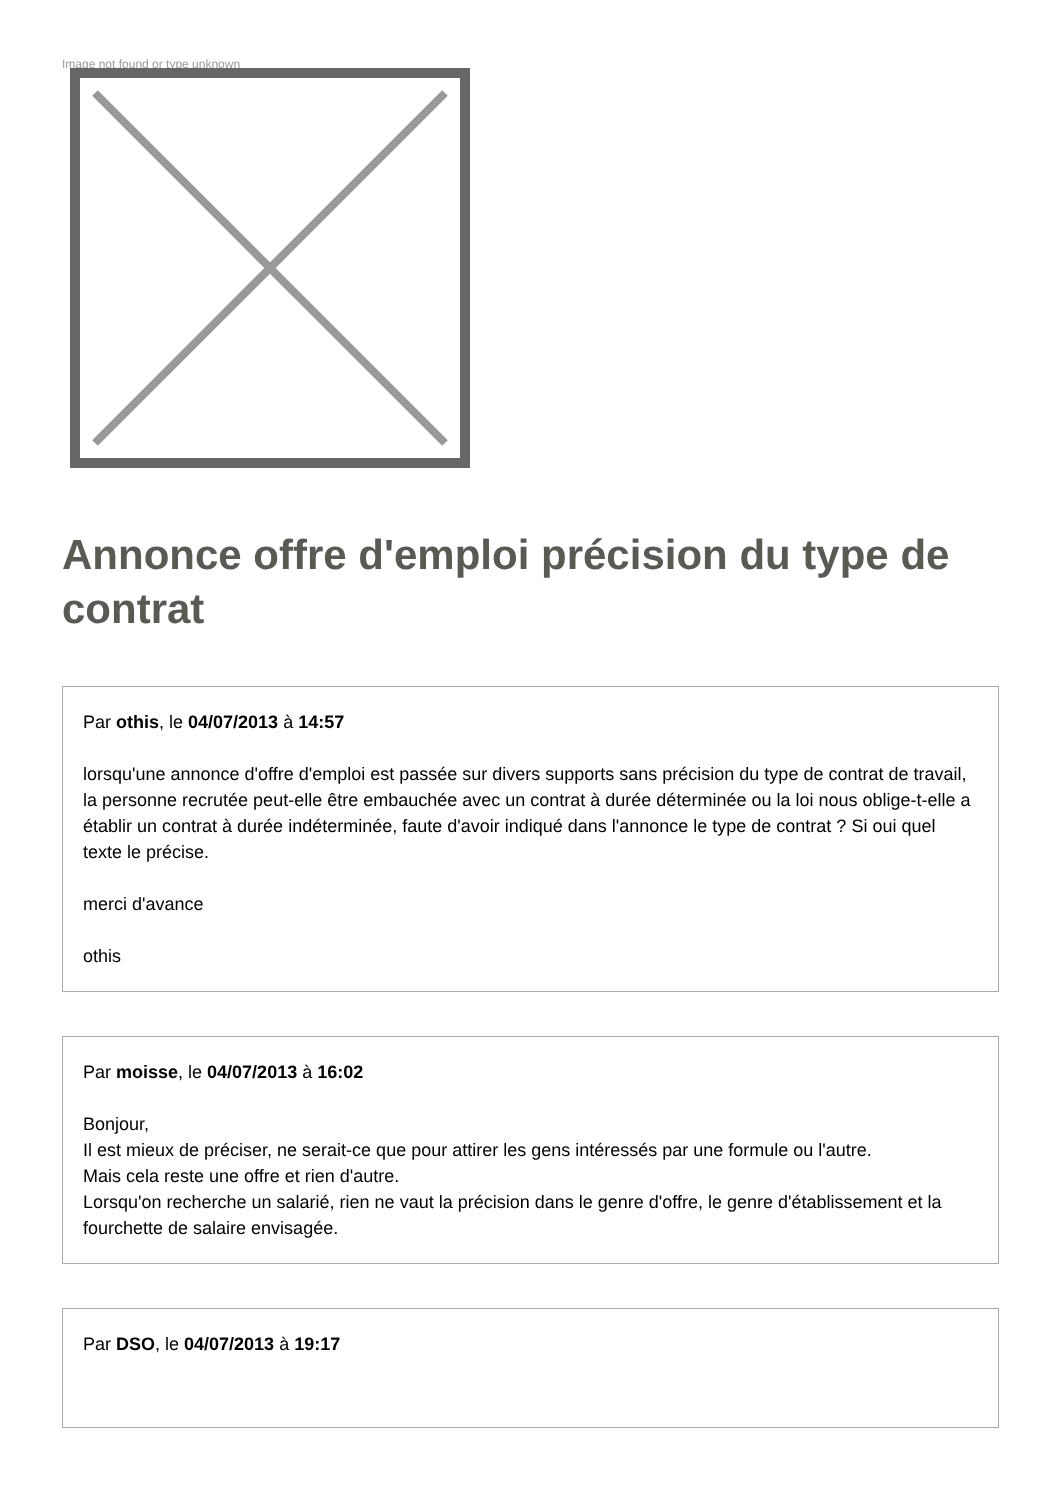Image not found or type unknown
Annonce offre d'emploi précision du type de contrat
Par othis, le 04/07/2013 à 14:57
lorsqu'une annonce d'offre d'emploi est passée sur divers supports sans précision du type de contrat de travail, la personne recrutée peut-elle être embauchée avec un contrat à durée déterminée ou la loi nous oblige-t-elle a établir un contrat à durée indéterminée, faute d'avoir indiqué dans l'annonce le type de contrat ? Si oui quel texte le précise.
merci d'avance
othis
Par moisse, le 04/07/2013 à 16:02
Bonjour,
Il est mieux de préciser, ne serait-ce que pour attirer les gens intéressés par une formule ou l'autre.
Mais cela reste une offre et rien d'autre.
Lorsqu'on recherche un salarié, rien ne vaut la précision dans le genre d'offre, le genre d'établissement et la fourchette de salaire envisagée.
Par DSO, le 04/07/2013 à 19:17